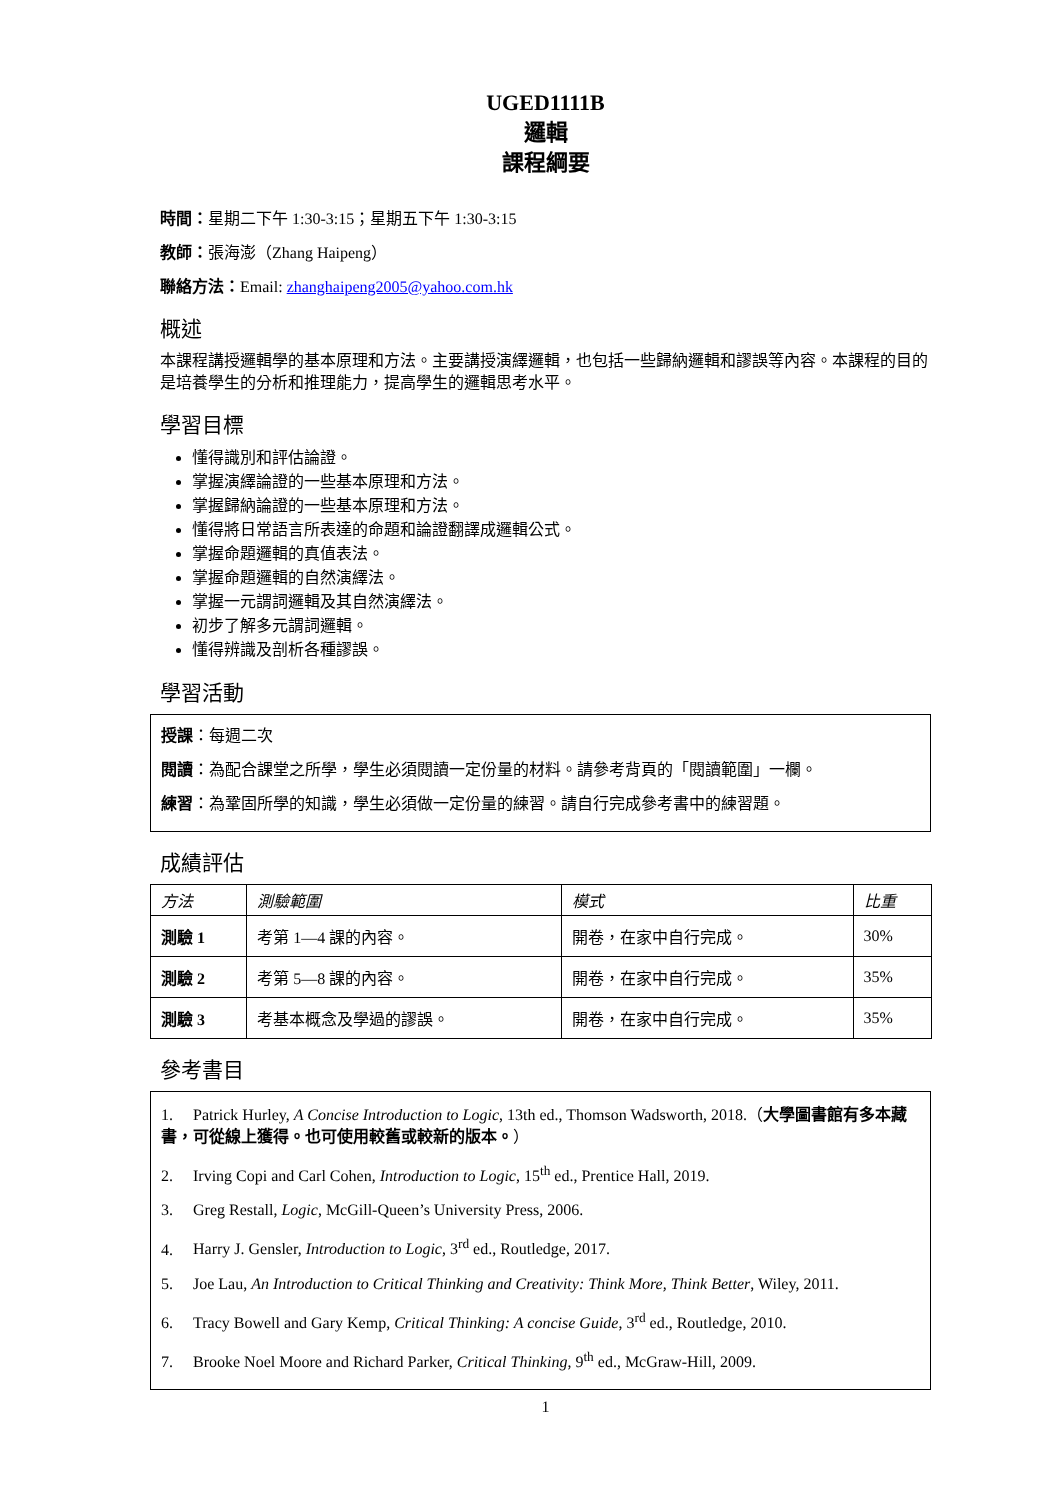UGED1111B
邏輯
課程綱要
時間：星期二下午 1:30-3:15；星期五下午 1:30-3:15
教師：張海澎（Zhang Haipeng）
聯絡方法：Email: zhanghaipeng2005@yahoo.com.hk
概述
本課程講授邏輯學的基本原理和方法。主要講授演繹邏輯，也包括一些歸納邏輯和謬誤等內容。本課程的目的是培養學生的分析和推理能力，提高學生的邏輯思考水平。
學習目標
懂得識別和評估論證。
掌握演繹論證的一些基本原理和方法。
掌握歸納論證的一些基本原理和方法。
懂得將日常語言所表達的命題和論證翻譯成邏輯公式。
掌握命題邏輯的真值表法。
掌握命題邏輯的自然演繹法。
掌握一元謂詞邏輯及其自然演繹法。
初步了解多元謂詞邏輯。
懂得辨識及剖析各種謬誤。
學習活動
授課：每週二次
閱讀：為配合課堂之所學，學生必須閱讀一定份量的材料。請參考背頁的「閱讀範圍」一欄。
練習：為鞏固所學的知識，學生必須做一定份量的練習。請自行完成參考書中的練習題。
成績評估
| 方法 | 測驗範圍 | 模式 | 比重 |
| --- | --- | --- | --- |
| 測驗 1 | 考第 1—4 課的內容。 | 開卷，在家中自行完成。 | 30% |
| 測驗 2 | 考第 5—8 課的內容。 | 開卷，在家中自行完成。 | 35% |
| 測驗 3 | 考基本概念及學過的謬誤。 | 開卷，在家中自行完成。 | 35% |
參考書目
1. Patrick Hurley, A Concise Introduction to Logic, 13th ed., Thomson Wadsworth, 2018.（大學圖書館有多本藏書，可從線上獲得。也可使用較舊或較新的版本。）
2. Irving Copi and Carl Cohen, Introduction to Logic, 15<sup>th</sup> ed., Prentice Hall, 2019.
3. Greg Restall, Logic, McGill-Queen’s University Press, 2006.
4. Harry J. Gensler, Introduction to Logic, 3<sup>rd</sup> ed., Routledge, 2017.
5. Joe Lau, An Introduction to Critical Thinking and Creativity: Think More, Think Better, Wiley, 2011.
6. Tracy Bowell and Gary Kemp, Critical Thinking: A concise Guide, 3<sup>rd</sup> ed., Routledge, 2010.
7. Brooke Noel Moore and Richard Parker, Critical Thinking, 9<sup>th</sup> ed., McGraw-Hill, 2009.
1